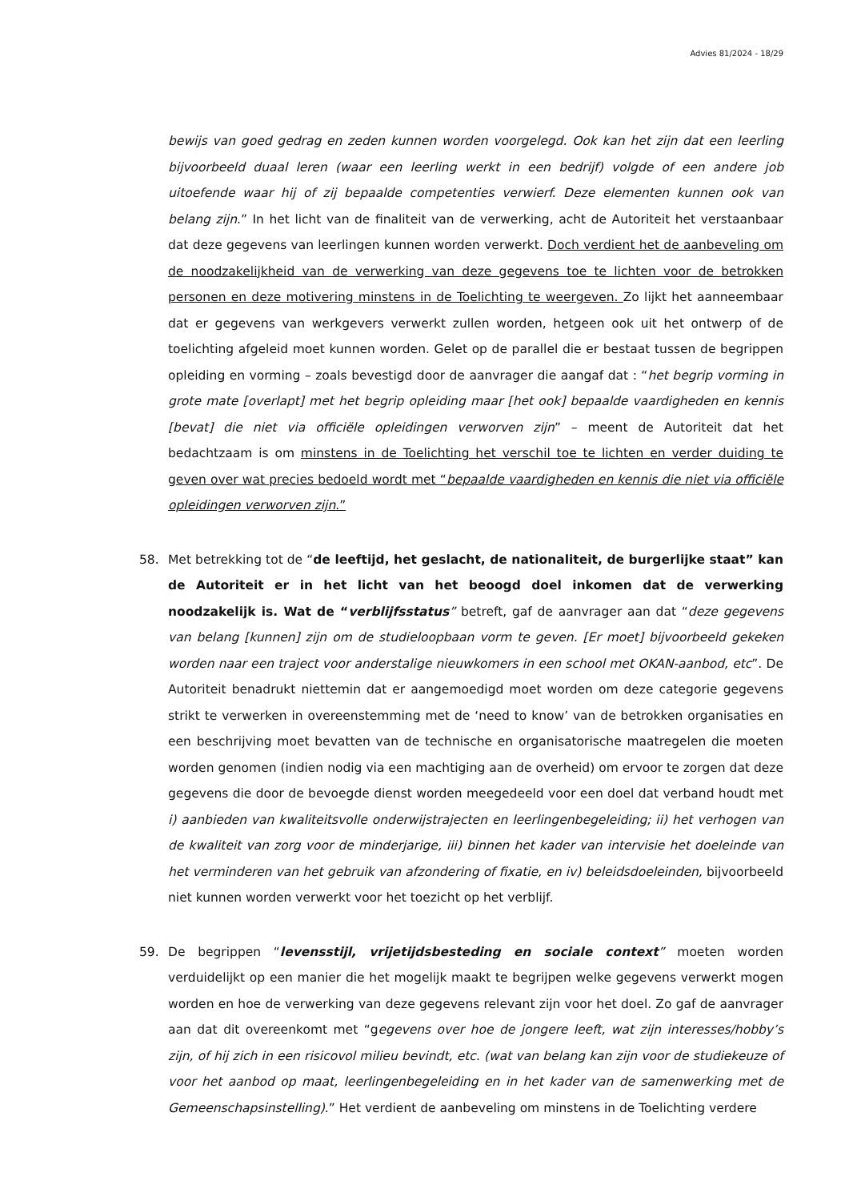Advies 81/2024 - 18/29
bewijs van goed gedrag en zeden kunnen worden voorgelegd. Ook kan het zijn dat een leerling bijvoorbeeld duaal leren (waar een leerling werkt in een bedrijf) volgde of een andere job uitoefende waar hij of zij bepaalde competenties verwierf. Deze elementen kunnen ook van belang zijn.” In het licht van de finaliteit van de verwerking, acht de Autoriteit het verstaanbaar dat deze gegevens van leerlingen kunnen worden verwerkt. Doch verdient het de aanbeveling om de noodzakelijkheid van de verwerking van deze gegevens toe te lichten voor de betrokken personen en deze motivering minstens in de Toelichting te weergeven. Zo lijkt het aanneembaar dat er gegevens van werkgevers verwerkt zullen worden, hetgeen ook uit het ontwerp of de toelichting afgeleid moet kunnen worden. Gelet op de parallel die er bestaat tussen de begrippen opleiding en vorming – zoals bevestigd door de aanvrager die aangaf dat : “het begrip vorming in grote mate [overlapt] met het begrip opleiding maar [het ook] bepaalde vaardigheden en kennis [bevat] die niet via officiële opleidingen verworven zijn” – meent de Autoriteit dat het bedachtzaam is om minstens in de Toelichting het verschil toe te lichten en verder duiding te geven over wat precies bedoeld wordt met “bepaalde vaardigheden en kennis die niet via officiële opleidingen verworven zijn.”
58. Met betrekking tot de “de leeftijd, het geslacht, de nationaliteit, de burgerlijke staat” kan de Autoriteit er in het licht van het beoogd doel inkomen dat de verwerking noodzakelijk is. Wat de “verblijfsstatus” betreft, gaf de aanvrager aan dat “deze gegevens van belang [kunnen] zijn om de studieloopbaan vorm te geven. [Er moet] bijvoorbeeld gekeken worden naar een traject voor anderstalige nieuwkomers in een school met OKAN-aanbod, etc”. De Autoriteit benadrukt niettemin dat er aangemoedigd moet worden om deze categorie gegevens strikt te verwerken in overeenstemming met de ‘need to know’ van de betrokken organisaties en een beschrijving moet bevatten van de technische en organisatorische maatregelen die moeten worden genomen (indien nodig via een machtiging aan de overheid) om ervoor te zorgen dat deze gegevens die door de bevoegde dienst worden meegedeeld voor een doel dat verband houdt met i) aanbieden van kwaliteitsvolle onderwijstrajecten en leerlingenbegeleiding; ii) het verhogen van de kwaliteit van zorg voor de minderjarige, iii) binnen het kader van intervisie het doeleinde van het verminderen van het gebruik van afzondering of fixatie, en iv) beleidsdoeleinden, bijvoorbeeld niet kunnen worden verwerkt voor het toezicht op het verblijf.
59. De begrippen “levensstijl, vrijetijdsbesteding en sociale context” moeten worden verduidelijkt op een manier die het mogelijk maakt te begrijpen welke gegevens verwerkt mogen worden en hoe de verwerking van deze gegevens relevant zijn voor het doel. Zo gaf de aanvrager aan dat dit overeenkomt met “gegevens over hoe de jongere leeft, wat zijn interesses/hobby’s zijn, of hij zich in een risicovol milieu bevindt, etc. (wat van belang kan zijn voor de studiekeuze of voor het aanbod op maat, leerlingenbegeleiding en in het kader van de samenwerking met de Gemeenschapsinstelling).” Het verdient de aanbeveling om minstens in de Toelichting verdere